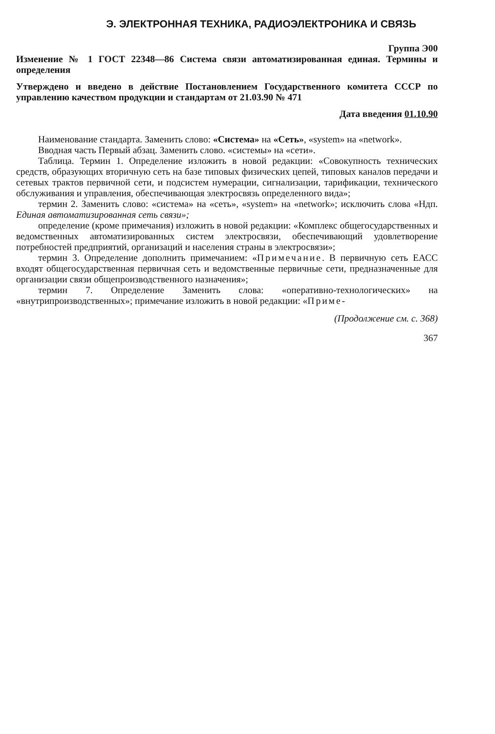Э. ЭЛЕКТРОННАЯ ТЕХНИКА, РАДИОЭЛЕКТРОНИКА И СВЯЗЬ
Группа Э00
Изменение № 1 ГОСТ 22348—86 Система связи автоматизированная единая. Термины и определения
Утверждено и введено в действие Постановлением Государственного комитета СССР по управлению качеством продукции и стандартам от 21.03.90 № 471
Дата введения 01.10.90
Наименование стандарта. Заменить слово: «Система» на «Сеть», «system» на «network».
Вводная часть Первый абзац. Заменить слово. «системы» на «сети».
Таблица. Термин 1. Определение изложить в новой редакции: «Совокупность технических средств, образующих вторичную сеть на базе типовых физических цепей, типовых каналов передачи и сетевых трактов первичной сети, и подсистем нумерации, сигнализации, тарификации, технического обслуживания и управления, обеспечивающая электросвязь определенного вида»;
термин 2. Заменить слово: «система» на «сеть», «system» на «network»; исключить слова «Ндп. Единая автоматизированная сеть связи»;
определение (кроме примечания) изложить в новой редакции: «Комплекс общегосударственных и ведомственных автоматизированных систем электросвязи, обеспечивающий удовлетворение потребностей предприятий, организаций и населения страны в электросвязи»;
термин 3. Определение дополнить примечанием: «Примечание. В первичную сеть ЕАСС входят общегосударственная первичная сеть и ведомственные первичные сети, предназначенные для организации связи общепроизводственного назначения»;
термин 7. Определение Заменить слова: «оперативно-технологических» на «внутрипроизводственных»; примечание изложить в новой редакции: «Приме-
(Продолжение см. с. 368)
367